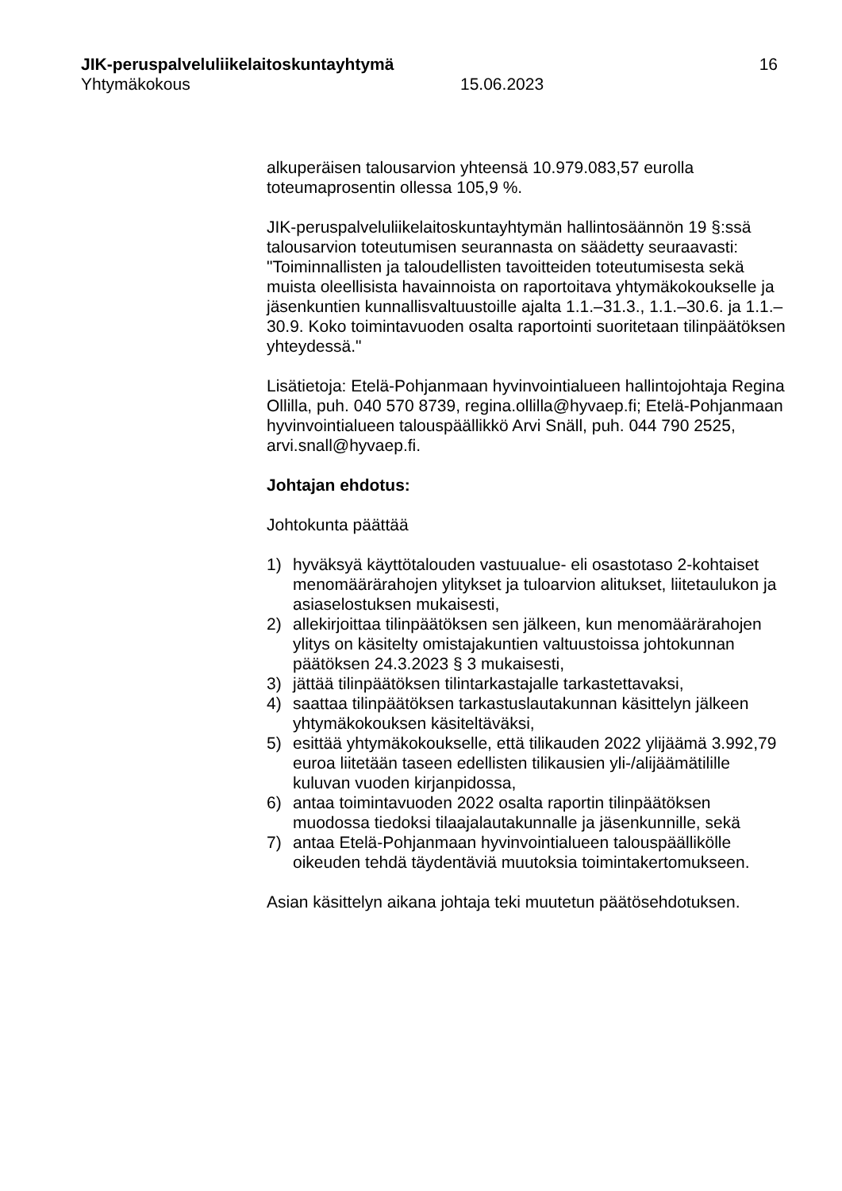JIK-peruspalveluliikelaitoskuntayhtymä 16
Yhtymäkokous 15.06.2023
alkuperäisen talousarvion yhteensä 10.979.083,57 eurolla toteumaprosentin ollessa 105,9 %.
JIK-peruspalveluliikelaitoskuntayhtymän hallintosäännön 19 §:ssä talousarvion toteutumisen seurannasta on säädetty seuraavasti: "Toiminnallisten ja taloudellisten tavoitteiden toteutumisesta sekä muista oleellisista havainnoista on raportoitava yhtymäkokoukselle ja jäsenkuntien kunnallisvaltuustoille ajalta 1.1.–31.3., 1.1.–30.6. ja 1.1.–30.9. Koko toimintavuoden osalta raportointi suoritetaan tilinpäätöksen yhteydessä."
Lisätietoja: Etelä-Pohjanmaan hyvinvointialueen hallintojohtaja Regina Ollilla, puh. 040 570 8739, regina.ollilla@hyvaep.fi; Etelä-Pohjanmaan hyvinvointialueen talouspäällikkö Arvi Snäll, puh. 044 790 2525, arvi.snall@hyvaep.fi.
Johtajan ehdotus:
Johtokunta päättää
1) hyväksyä käyttötalouden vastuualue- eli osastotaso 2-kohtaiset menomäärärahojen ylitykset ja tuloarvion alitukset, liitetaulukon ja asiaselostuksen mukaisesti,
2) allekirjoittaa tilinpäätöksen sen jälkeen, kun menomäärärahojen ylitys on käsitelty omistajakuntien valtuustoissa johtokunnan päätöksen 24.3.2023 § 3 mukaisesti,
3) jättää tilinpäätöksen tilintarkastajalle tarkastettavaksi,
4) saattaa tilinpäätöksen tarkastuslautakunnan käsittelyn jälkeen yhtymäkokouksen käsiteltäväksi,
5) esittää yhtymäkokoukselle, että tilikauden 2022 ylijäämä 3.992,79 euroa liitetään taseen edellisten tilikausien yli-/alijäämätilille kuluvan vuoden kirjanpidossa,
6) antaa toimintavuoden 2022 osalta raportin tilinpäätöksen muodossa tiedoksi tilaajalautakunnalle ja jäsenkunnille, sekä
7) antaa Etelä-Pohjanmaan hyvinvointialueen talouspäällikölle oikeuden tehdä täydentäviä muutoksia toimintakertomukseen.
Asian käsittelyn aikana johtaja teki muutetun päätösehdotuksen.